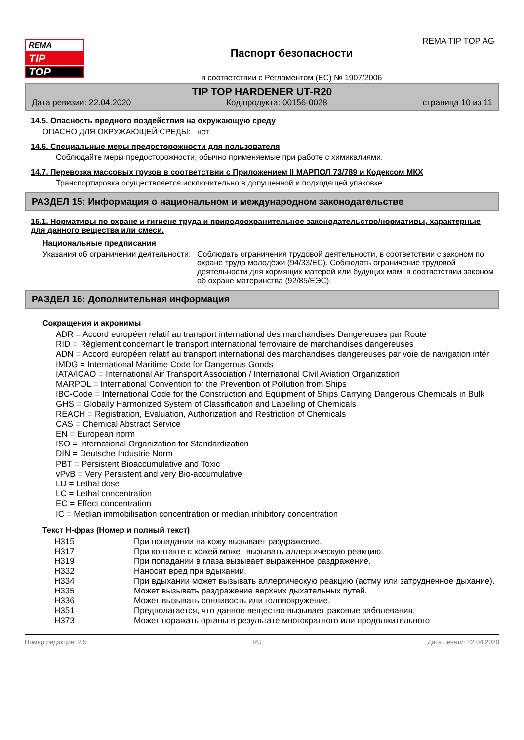REMA
TIP
TOP
Паспорт безопасности
в соответствии с Регламентом (ЕС) № 1907/2006
REMA TIP TOP AG
TIP TOP HARDENER UT-R20
Дата ревизии: 22.04.2020 Код продукта: 00156-0028 страница 10 из 11
14.5. Опасность вредного воздействия на окружающую среду
ОПАСНО ДЛЯ ОКРУЖАЮЩЕЙ СРЕДЫ: нет
14.6. Специальные меры предосторожности для пользователя
Соблюдайте меры предосторожности, обычно применяемые при работе с химикалиями.
14.7. Перевозка массовых грузов в соответствии с Приложением II МАРПОЛ 73/789 и Кодексом МКХ
Транспортировка осуществляется исключительно в допущенной и подходящей упаковке.
РАЗДЕЛ 15: Информация о национальном и международном законодательстве
15.1. Нормативы по охране и гигиене труда и природоохранительное законодательство/нормативы, характерные для данного вещества или смеси.
Национальные предписания
Указания об ограничении деятельности:
Соблюдать ограничения трудовой деятельности, в соответствии с законом по охране труда молодёжи (94/33/EC). Соблюдать ограничение трудовой деятельности для кормящих матерей или будущих мам, в соответствии законом об охране материнства (92/85/ЕЭС).
РАЗДЕЛ 16: Дополнительная информация
Сокращения и акронимы
ADR = Accord européen relatif au transport international des marchandises Dangereuses par Route
RID = Règlement concernant le transport international ferroviaire de marchandises dangereuses
ADN = Accord européen relatif au transport international des marchandises dangereuses par voie de navigation intér
IMDG = International Maritime Code for Dangerous Goods
IATA/ICAO = International Air Transport Association / International Civil Aviation Organization
MARPOL = International Convention for the Prevention of Pollution from Ships
IBC-Code = International Code for the Construction and Equipment of Ships Carrying Dangerous Chemicals in Bulk
GHS = Globally Harmonized System of Classification and Labelling of Chemicals
REACH = Registration, Evaluation, Authorization and Restriction of Chemicals
CAS = Chemical Abstract Service
EN = European norm
ISO = International Organization for Standardization
DIN = Deutsche Industrie Norm
PBT = Persistent Bioaccumulative and Toxic
vPvB = Very Persistent and very Bio-accumulative
LD = Lethal dose
LC = Lethal concentration
EC = Effect concentration
IC = Median immobilisation concentration or median inhibitory concentration
Текст Н-фраз (Номер и полный текст)
| H315 | При попадании на кожу вызывает раздражение. |
| H317 | При контакте с кожей может вызывать аллергическую реакцию. |
| H319 | При попадании в глаза вызывает выраженное раздражение. |
| H332 | Наносит вред при вдыхании. |
| H334 | При вдыхании может вызывать аллергическую реакцию (астму или затрудненное дыхание). |
| H335 | Может вызывать раздражение верхних дыхательных путей. |
| H336 | Может вызывать сонливость или головокружение. |
| H351 | Предполагается, что данное вещество вызывает раковые заболевания. |
| H373 | Может поражать органы в результате многократного или продолжительного |
Номер редакции: 2,5 RU Дата печати: 22.04.2020